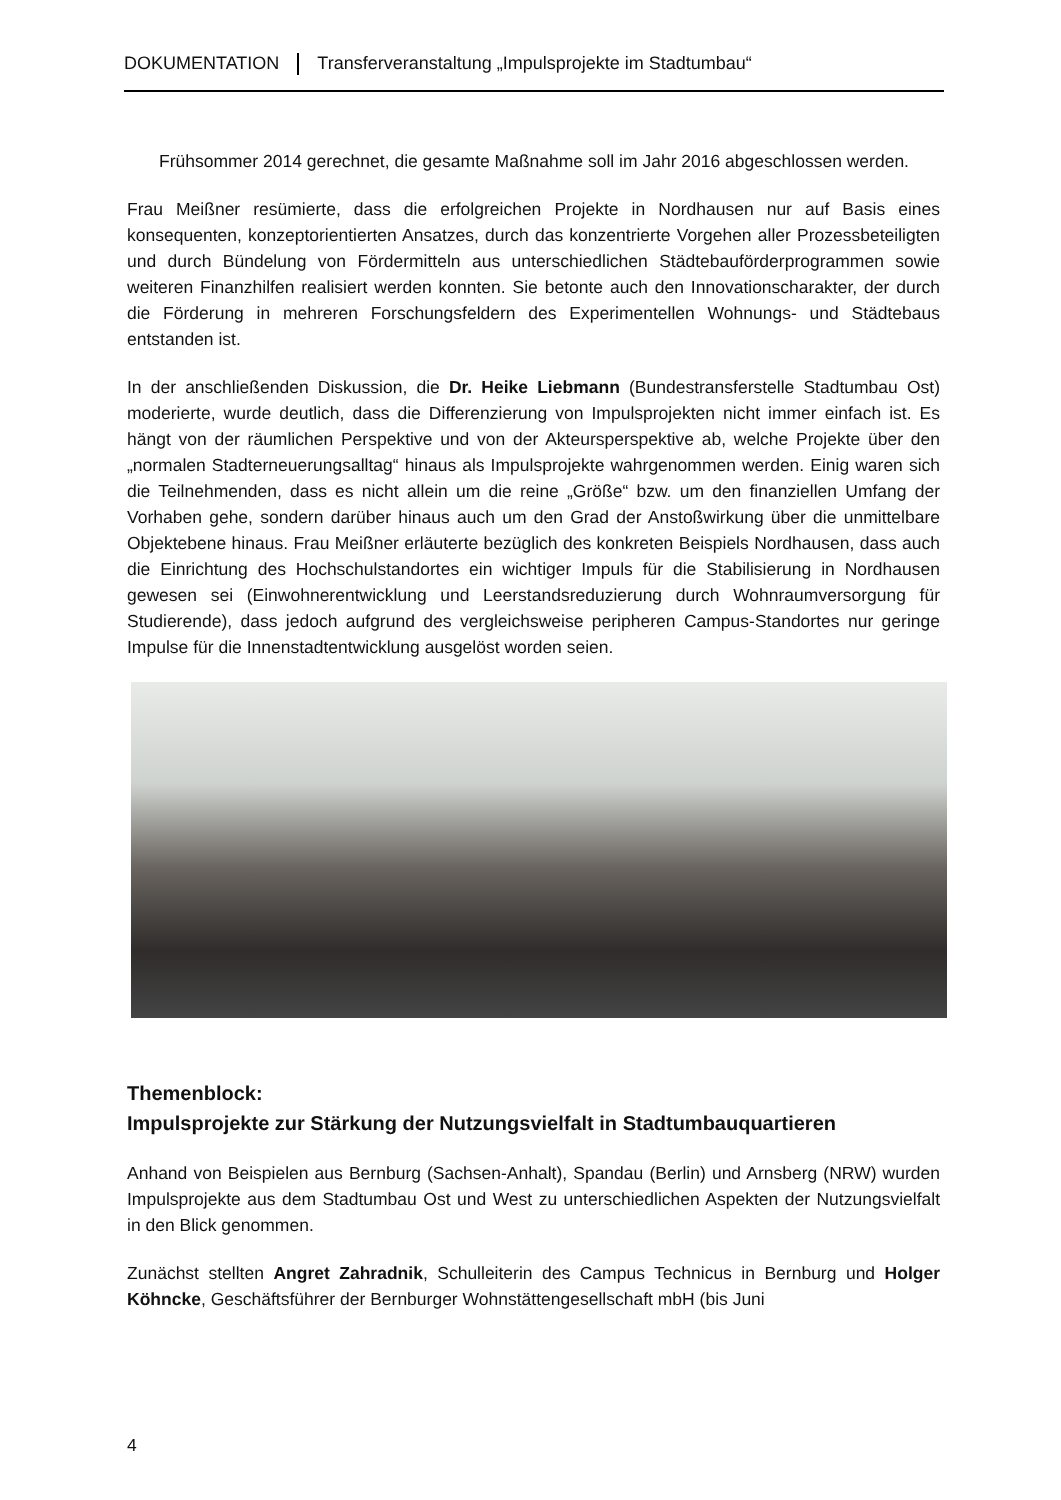DOKUMENTATION Transferveranstaltung „Impulsprojekte im Stadtumbau“
Frühsommer 2014 gerechnet, die gesamte Maßnahme soll im Jahr 2016 abgeschlossen werden.
Frau Meißner resümierte, dass die erfolgreichen Projekte in Nordhausen nur auf Basis eines konsequenten, konzeptorientierten Ansatzes, durch das konzentrierte Vorgehen aller Prozessbeteiligten und durch Bündelung von Fördermitteln aus unterschiedlichen Städtebauförderprogrammen sowie weiteren Finanzhilfen realisiert werden konnten. Sie betonte auch den Innovationscharakter, der durch die Förderung in mehreren Forschungsfeldern des Experimentellen Wohnungs- und Städtebaus entstanden ist.
In der anschließenden Diskussion, die Dr. Heike Liebmann (Bundestransferstelle Stadtumbau Ost) moderierte, wurde deutlich, dass die Differenzierung von Impulsprojekten nicht immer einfach ist. Es hängt von der räumlichen Perspektive und von der Akteursperspektive ab, welche Projekte über den „normalen Stadterneuerungsalltag“ hinaus als Impulsprojekte wahrgenommen werden. Einig waren sich die Teilnehmenden, dass es nicht allein um die reine „Größe“ bzw. um den finanziellen Umfang der Vorhaben gehe, sondern darüber hinaus auch um den Grad der Anstoßwirkung über die unmittelbare Objektebene hinaus. Frau Meißner erläuterte bezüglich des konkreten Beispiels Nordhausen, dass auch die Einrichtung des Hochschulstandortes ein wichtiger Impuls für die Stabilisierung in Nordhausen gewesen sei (Einwohnerentwicklung und Leerstandsreduzierung durch Wohnraumversorgung für Studierende), dass jedoch aufgrund des vergleichsweise peripheren Campus-Standortes nur geringe Impulse für die Innenstadtentwicklung ausgelöst worden seien.
Themenblock:
Impulsprojekte zur Stärkung der Nutzungsvielfalt in Stadtumbauquartieren
Anhand von Beispielen aus Bernburg (Sachsen-Anhalt), Spandau (Berlin) und Arnsberg (NRW) wurden Impulsprojekte aus dem Stadtumbau Ost und West zu unterschiedlichen Aspekten der Nutzungsvielfalt in den Blick genommen.
Zunächst stellten Angret Zahradnik, Schulleiterin des Campus Technicus in Bernburg und Holger Köhncke, Geschäftsführer der Bernburger Wohnstättengesellschaft mbH (bis Juni
4